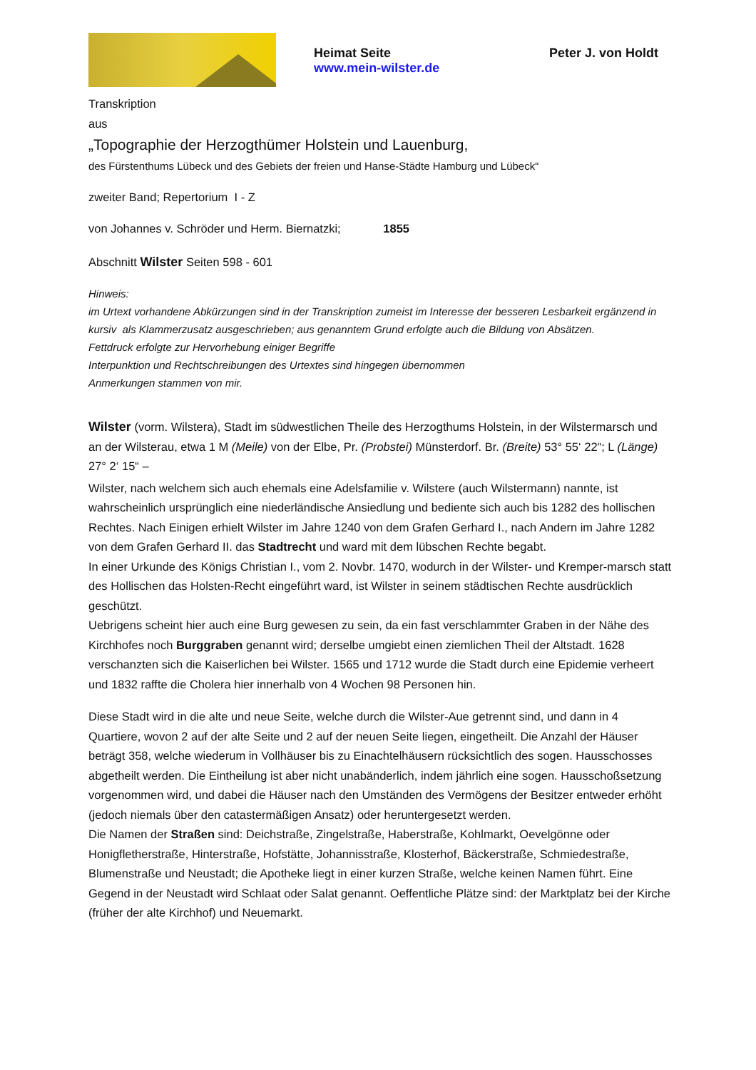Heimat Seite
www.mein-wilster.de
Peter J. von Holdt
Transkription
aus
„Topographie der Herzogthümer Holstein und Lauenburg,
des Fürstenthums Lübeck und des Gebiets der freien und Hanse-Städte Hamburg und Lübeck“
zweiter Band; Repertorium I - Z
von Johannes v. Schröder und Herm. Biernatzki; 1855
Abschnitt Wilster Seiten 598 - 601
Hinweis:
im Urtext vorhandene Abkürzungen sind in der Transkription zumeist im Interesse der besseren Lesbarkeit ergänzend in kursiv als Klammerzusatz ausgeschrieben; aus genanntem Grund erfolgte auch die Bildung von Absätzen.
Fettdruck erfolgte zur Hervorhebung einiger Begriffe
Interpunktion und Rechtschreibungen des Urtextes sind hingegen übernommen
Anmerkungen stammen von mir.
Wilster (vorm. Wilstera), Stadt im südwestlichen Theile des Herzogthums Holstein, in der Wilstermarsch und an der Wilsterau, etwa 1 M (Meile) von der Elbe, Pr. (Probstei) Münsterdorf. Br. (Breite) 53° 55‘ 22“; L (Länge) 27° 2‘ 15“ –
Wilster, nach welchem sich auch ehemals eine Adelsfamilie v. Wilstere (auch Wilstermann) nannte, ist wahrscheinlich ursprünglich eine niederländische Ansiedlung und bediente sich auch bis 1282 des hollischen Rechtes. Nach Einigen erhielt Wilster im Jahre 1240 von dem Grafen Gerhard I., nach Andern im Jahre 1282 von dem Grafen Gerhard II. das Stadtrecht und ward mit dem lübschen Rechte begabt.
In einer Urkunde des Königs Christian I., vom 2. Novbr. 1470, wodurch in der Wilster- und Kremper-marsch statt des Hollischen das Holsten-Recht eingeführt ward, ist Wilster in seinem städtischen Rechte ausdrücklich geschützt.
Uebrigens scheint hier auch eine Burg gewesen zu sein, da ein fast verschlammter Graben in der Nähe des Kirchhofes noch Burggraben genannt wird; derselbe umgiebt einen ziemlichen Theil der Altstadt. 1628 verschanzten sich die Kaiserlichen bei Wilster. 1565 und 1712 wurde die Stadt durch eine Epidemie verheert und 1832 raffte die Cholera hier innerhalb von 4 Wochen 98 Personen hin.
Diese Stadt wird in die alte und neue Seite, welche durch die Wilster-Aue getrennt sind, und dann in 4 Quartiere, wovon 2 auf der alte Seite und 2 auf der neuen Seite liegen, eingetheilt. Die Anzahl der Häuser beträgt 358, welche wiederum in Vollhäuser bis zu Einachtelhäusern rücksichtlich des sogen. Hausschosses abgetheilt werden. Die Eintheilung ist aber nicht unabänderlich, indem jährlich eine sogen. Hausschoßsetzung vorgenommen wird, und dabei die Häuser nach den Umständen des Vermögens der Besitzer entweder erhöht (jedoch niemals über den catastermäßigen Ansatz) oder heruntergesetzt werden.
Die Namen der Straßen sind: Deichstraße, Zingelstraße, Haberstraße, Kohlmarkt, Oevelgönne oder Honigfletherstraße, Hinterstraße, Hofstätte, Johannisstraße, Klosterhof, Bäckerstraße, Schmiedestraße, Blumenstraße und Neustadt; die Apotheke liegt in einer kurzen Straße, welche keinen Namen führt. Eine Gegend in der Neustadt wird Schlaat oder Salat genannt. Oeffentliche Plätze sind: der Marktplatz bei der Kirche (früher der alte Kirchhof) und Neuemarkt.